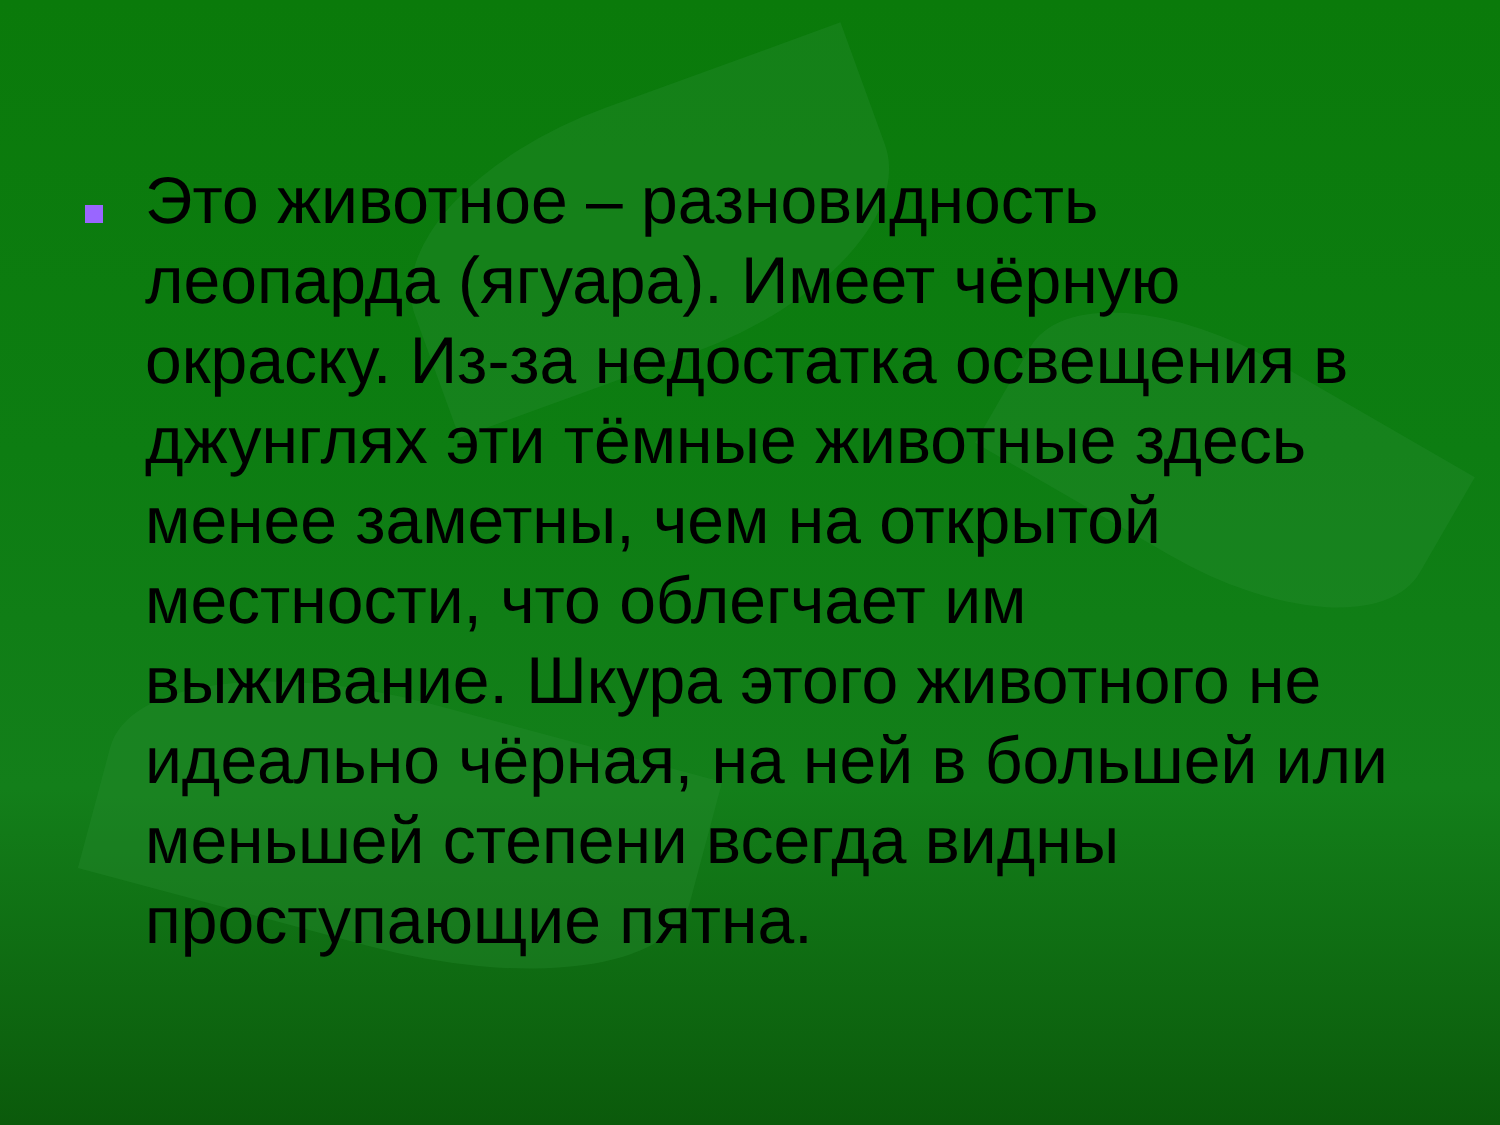Это животное – разновидность леопарда (ягуара). Имеет чёрную окраску. Из-за недостатка освещения в джунглях эти тёмные животные здесь менее заметны, чем на открытой местности, что облегчает им выживание. Шкура этого животного не идеально чёрная, на ней в большей или меньшей степени всегда видны проступающие пятна.